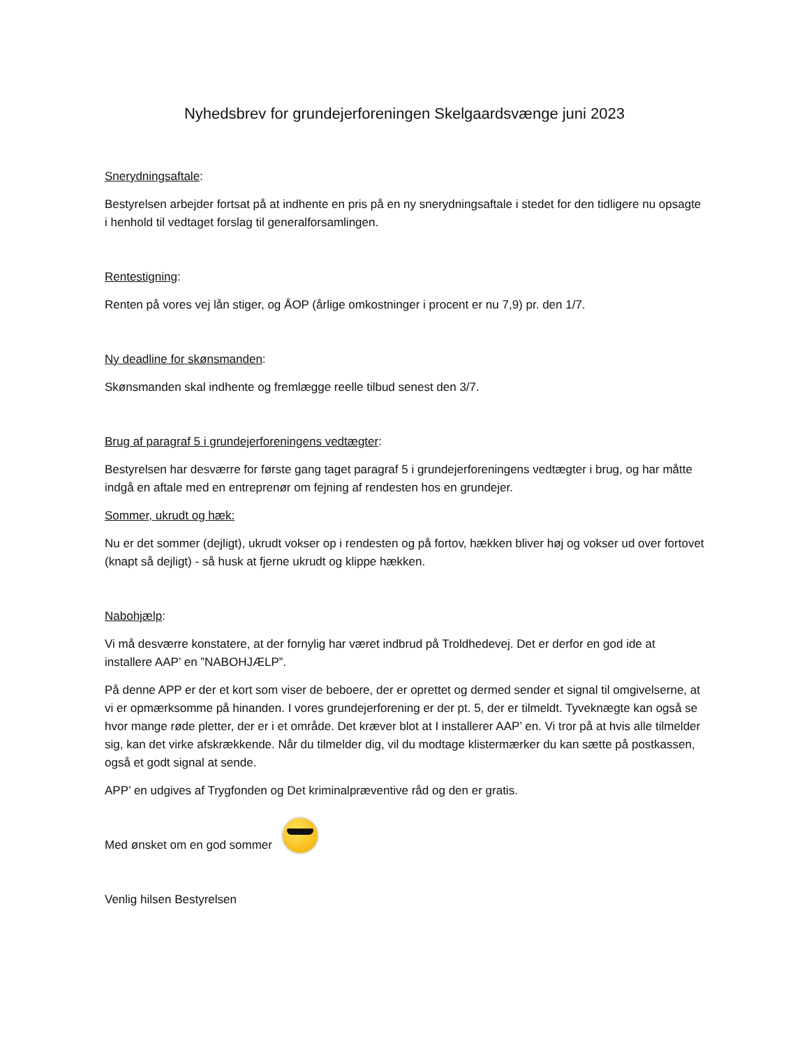Nyhedsbrev for grundejerforeningen Skelgaardsvænge juni 2023
Snerydningsaftale:
Bestyrelsen arbejder fortsat på at indhente en pris på en ny snerydningsaftale i stedet for den tidligere nu opsagte i henhold til vedtaget forslag til generalforsamlingen.
Rentestigning:
Renten på vores vej lån stiger, og ÅOP (årlige omkostninger i procent er nu 7,9) pr. den 1/7.
Ny deadline for skønsmanden:
Skønsmanden skal indhente og fremlægge reelle tilbud senest den 3/7.
Brug af paragraf 5 i grundejerforeningens vedtægter:
Bestyrelsen har desværre for første gang taget paragraf 5 i grundejerforeningens vedtægter i brug, og har måtte indgå en aftale med en entreprenør om fejning af rendesten hos en grundejer.
Sommer, ukrudt og hæk:
Nu er det sommer (dejligt), ukrudt vokser op i rendesten og på fortov, hækken bliver høj og vokser ud over fortovet (knapt så dejligt) - så husk at fjerne ukrudt og klippe hækken.
Nabohjælp:
Vi må desværre konstatere, at der fornylig har været indbrud på Troldhedevej. Det er derfor en god ide at installere AAP’ en ”NABOHJÆLP”.
På denne APP er der et kort som viser de beboere, der er oprettet og dermed sender et signal til omgivelserne, at vi er opmærksomme på hinanden. I vores grundejerforening er der pt. 5, der er tilmeldt. Tyveknægte kan også se hvor mange røde pletter, der er i et område. Det kræver blot at I installerer AAP’ en. Vi tror på at hvis alle tilmelder sig, kan det virke afskrækkende. Når du tilmelder dig, vil du modtage klistermærker du kan sætte på postkassen, også et godt signal at sende.
APP’ en udgives af Trygfonden og Det kriminalpræventive råd og den er gratis.
Med ønsket om en god sommer
Venlig hilsen Bestyrelsen